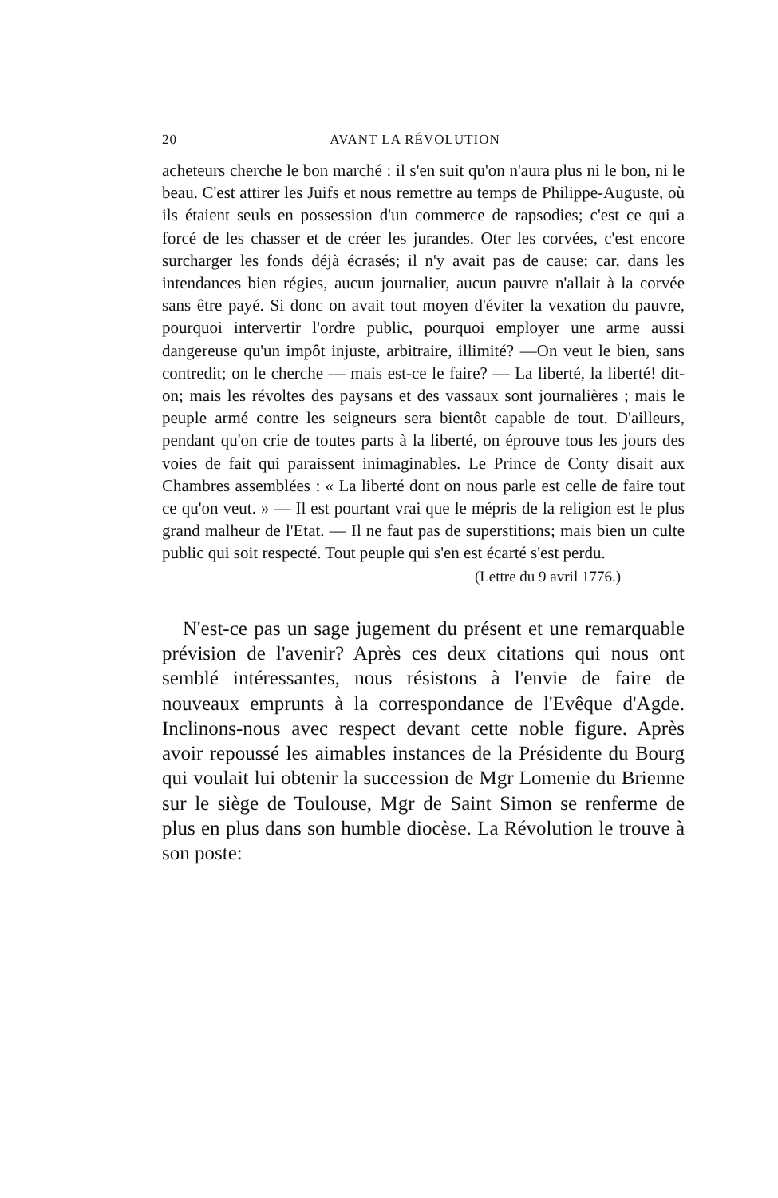20 AVANT LA RÉVOLUTION
acheteurs cherche le bon marché : il s'en suit qu'on n'aura plus ni le bon, ni le beau. C'est attirer les Juifs et nous remettre au temps de Philippe-Auguste, où ils étaient seuls en possession d'un commerce de rapsodies; c'est ce qui a forcé de les chasser et de créer les jurandes. Oter les corvées, c'est encore surcharger les fonds déjà écrasés; il n'y avait pas de cause; car, dans les intendances bien régies, aucun journalier, aucun pauvre n'allait à la corvée sans être payé. Si donc on avait tout moyen d'éviter la vexation du pauvre, pourquoi intervertir l'ordre public, pourquoi employer une arme aussi dangereuse qu'un impôt injuste, arbitraire, illimité? —On veut le bien, sans contredit; on le cherche — mais est-ce le faire? — La liberté, la liberté! dit-on; mais les révoltes des paysans et des vassaux sont journalières ; mais le peuple armé contre les seigneurs sera bientôt capable de tout. D'ailleurs, pendant qu'on crie de toutes parts à la liberté, on éprouve tous les jours des voies de fait qui paraissent inimaginables. Le Prince de Conty disait aux Chambres assemblées : « La liberté dont on nous parle est celle de faire tout ce qu'on veut. » — Il est pourtant vrai que le mépris de la religion est le plus grand malheur de l'Etat. — Il ne faut pas de superstitions; mais bien un culte public qui soit respecté. Tout peuple qui s'en est écarté s'est perdu.
(Lettre du 9 avril 1776.)
N'est-ce pas un sage jugement du présent et une remarquable prévision de l'avenir? Après ces deux citations qui nous ont semblé intéressantes, nous résistons à l'envie de faire de nouveaux emprunts à la correspondance de l'Evêque d'Agde. Inclinons-nous avec respect devant cette noble figure. Après avoir repoussé les aimables instances de la Présidente du Bourg qui voulait lui obtenir la succession de Mgr Lomenie du Brienne sur le siège de Toulouse, Mgr de Saint Simon se renferme de plus en plus dans son humble diocèse. La Révolution le trouve à son poste: